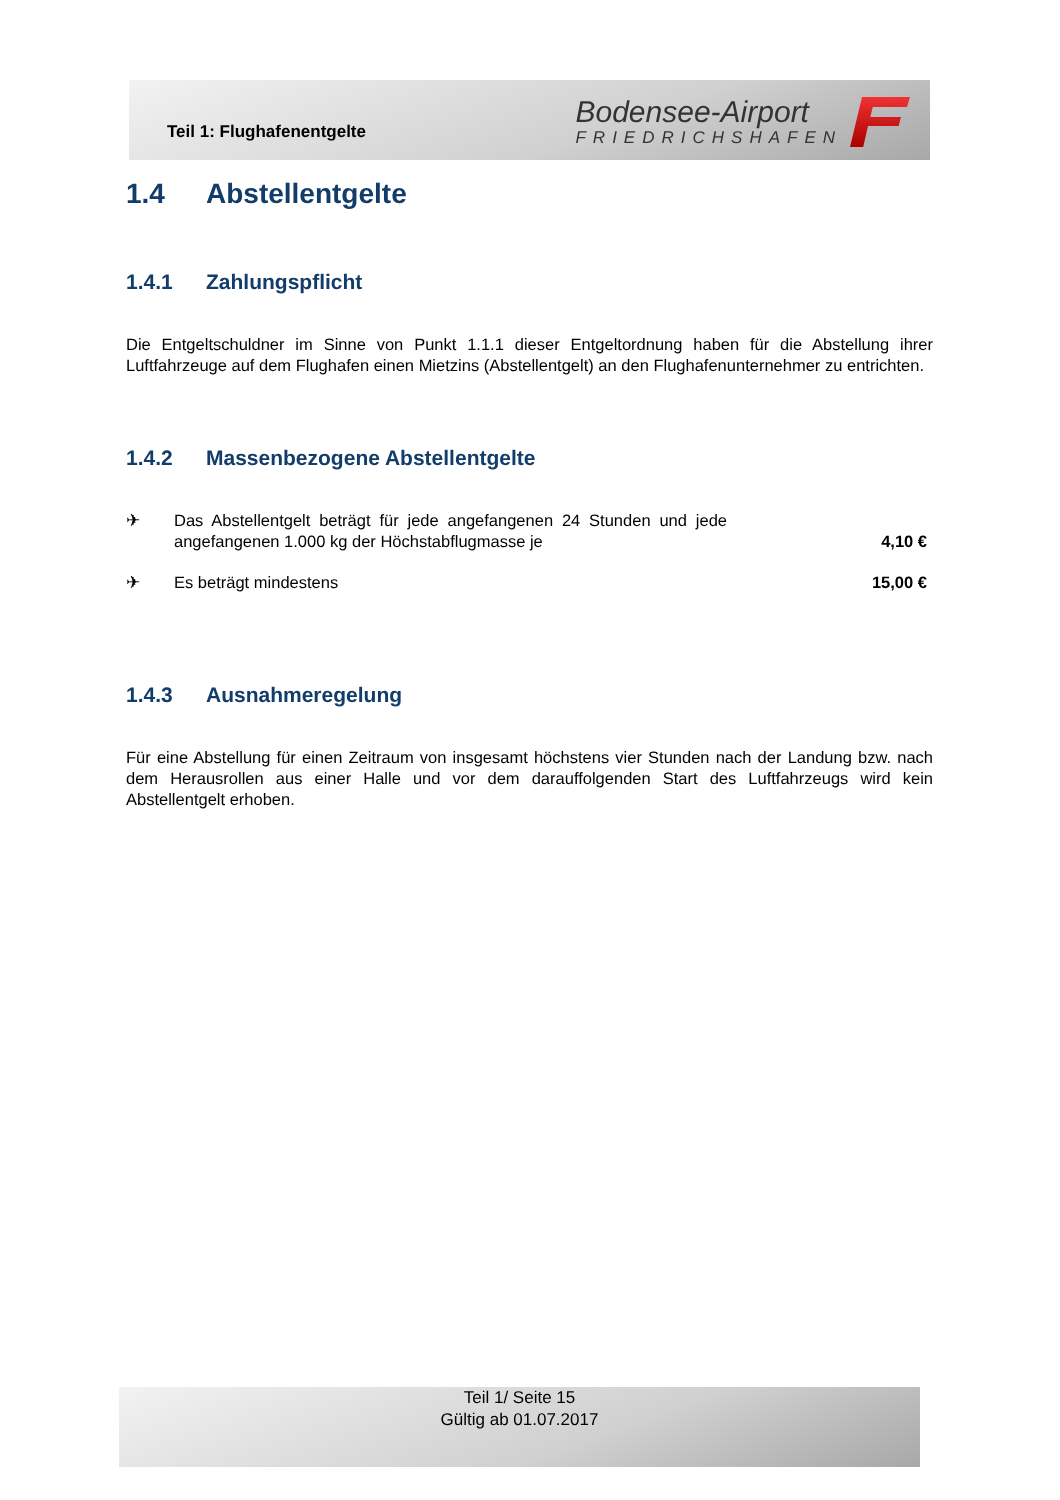Teil 1: Flughafenentgelte
Bodensee-Airport
FRIEDRICHSHAFEN
1.4 Abstellentgelte
1.4.1 Zahlungspflicht
Die Entgeltschuldner im Sinne von Punkt 1.1.1 dieser Entgeltordnung haben für die Abstellung ihrer Luftfahrzeuge auf dem Flughafen einen Mietzins (Abstellentgelt) an den Flughafenunternehmer zu entrichten.
1.4.2 Massenbezogene Abstellentgelte
✈ Das Abstellentgelt beträgt für jede angefangenen 24 Stunden und jede angefangenen 1.000 kg der Höchstabflugmasse je 4,10 €
✈ Es beträgt mindestens 15,00 €
1.4.3 Ausnahmeregelung
Für eine Abstellung für einen Zeitraum von insgesamt höchstens vier Stunden nach der Landung bzw. nach dem Herausrollen aus einer Halle und vor dem darauffolgenden Start des Luftfahrzeugs wird kein Abstellentgelt erhoben.
Teil 1/ Seite 15
Gültig ab 01.07.2017